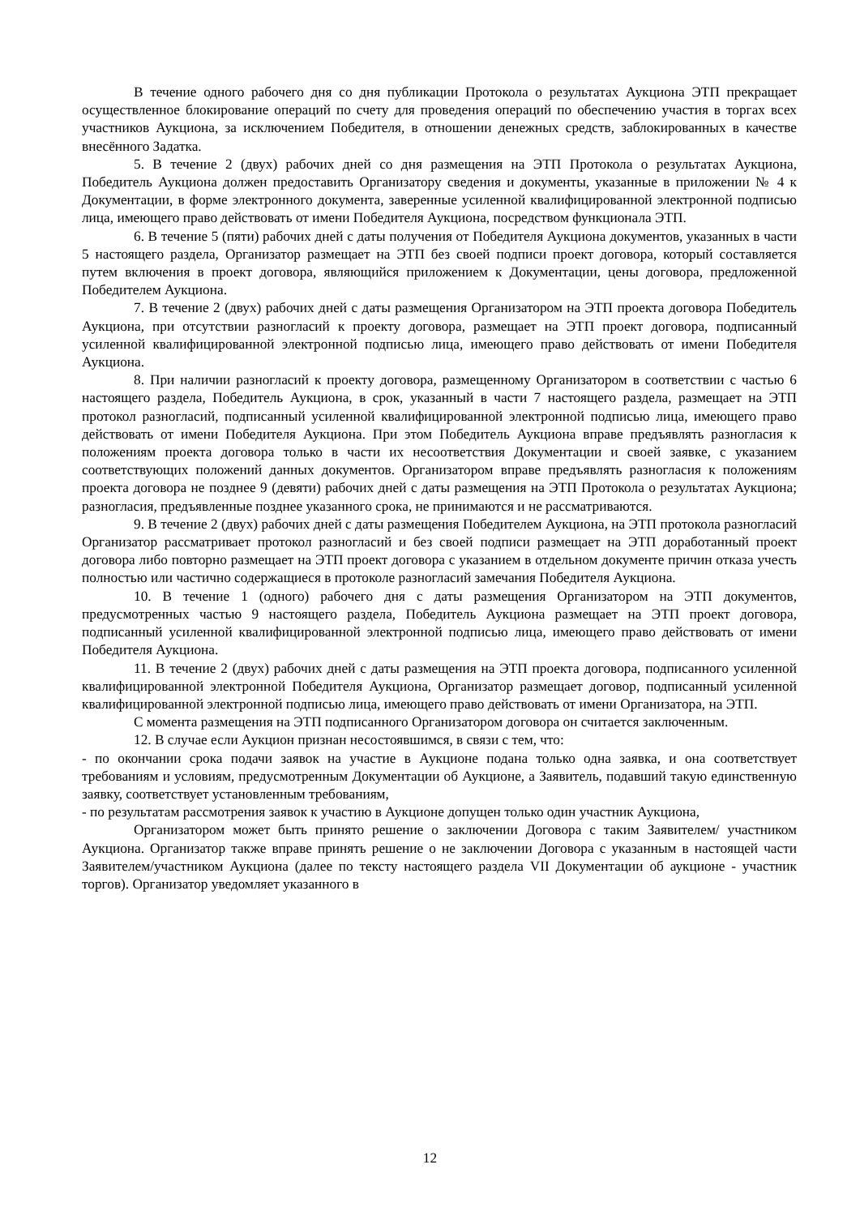В течение одного рабочего дня со дня публикации Протокола о результатах Аукциона ЭТП прекращает осуществленное блокирование операций по счету для проведения операций по обеспечению участия в торгах всех участников Аукциона, за исключением Победителя, в отношении денежных средств, заблокированных в качестве внесённого Задатка.
5. В течение 2 (двух) рабочих дней со дня размещения на ЭТП Протокола о результатах Аукциона, Победитель Аукциона должен предоставить Организатору сведения и документы, указанные в приложении № 4 к Документации, в форме электронного документа, заверенные усиленной квалифицированной электронной подписью лица, имеющего право действовать от имени Победителя Аукциона, посредством функционала ЭТП.
6. В течение 5 (пяти) рабочих дней с даты получения от Победителя Аукциона документов, указанных в части 5 настоящего раздела, Организатор размещает на ЭТП без своей подписи проект договора, который составляется путем включения в проект договора, являющийся приложением к Документации, цены договора, предложенной Победителем Аукциона.
7. В течение 2 (двух) рабочих дней с даты размещения Организатором на ЭТП проекта договора Победитель Аукциона, при отсутствии разногласий к проекту договора, размещает на ЭТП проект договора, подписанный усиленной квалифицированной электронной подписью лица, имеющего право действовать от имени Победителя Аукциона.
8. При наличии разногласий к проекту договора, размещенному Организатором в соответствии с частью 6 настоящего раздела, Победитель Аукциона, в срок, указанный в части 7 настоящего раздела, размещает на ЭТП протокол разногласий, подписанный усиленной квалифицированной электронной подписью лица, имеющего право действовать от имени Победителя Аукциона. При этом Победитель Аукциона вправе предъявлять разногласия к положениям проекта договора только в части их несоответствия Документации и своей заявке, с указанием соответствующих положений данных документов. Организатором вправе предъявлять разногласия к положениям проекта договора не позднее 9 (девяти) рабочих дней с даты размещения на ЭТП Протокола о результатах Аукциона; разногласия, предъявленные позднее указанного срока, не принимаются и не рассматриваются.
9. В течение 2 (двух) рабочих дней с даты размещения Победителем Аукциона, на ЭТП протокола разногласий Организатор рассматривает протокол разногласий и без своей подписи размещает на ЭТП доработанный проект договора либо повторно размещает на ЭТП проект договора с указанием в отдельном документе причин отказа учесть полностью или частично содержащиеся в протоколе разногласий замечания Победителя Аукциона.
10. В течение 1 (одного) рабочего дня с даты размещения Организатором на ЭТП документов, предусмотренных частью 9 настоящего раздела, Победитель Аукциона размещает на ЭТП проект договора, подписанный усиленной квалифицированной электронной подписью лица, имеющего право действовать от имени Победителя Аукциона.
11. В течение 2 (двух) рабочих дней с даты размещения на ЭТП проекта договора, подписанного усиленной квалифицированной электронной Победителя Аукциона, Организатор размещает договор, подписанный усиленной квалифицированной электронной подписью лица, имеющего право действовать от имени Организатора, на ЭТП.
С момента размещения на ЭТП подписанного Организатором договора он считается заключенным.
12. В случае если Аукцион признан несостоявшимся, в связи с тем, что:
- по окончании срока подачи заявок на участие в Аукционе подана только одна заявка, и она соответствует требованиям и условиям, предусмотренным Документации об Аукционе, а Заявитель, подавший такую единственную заявку, соответствует установленным требованиям,
- по результатам рассмотрения заявок к участию в Аукционе допущен только один участник Аукциона,
Организатором может быть принято решение о заключении Договора с таким Заявителем/ участником Аукциона. Организатор также вправе принять решение о не заключении Договора с указанным в настоящей части Заявителем/участником Аукциона (далее по тексту настоящего раздела VII Документации об аукционе - участник торгов). Организатор уведомляет указанного в
12